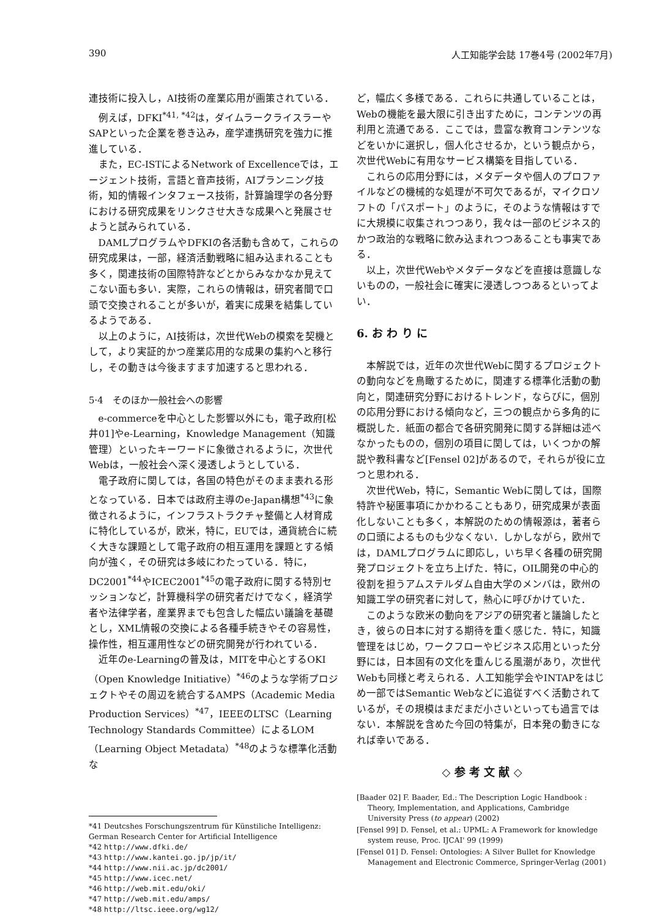390 人工知能学会誌 17巻4号 (2002年7月)
連技術に投入し，AI技術の産業応用が画策されている．
例えば，DFKI<sup>*41, *42</sup>は，ダイムラークライスラーやSAPといった企業を巻き込み，産学連携研究を強力に推進している．
また，EC-ISTによるNetwork of Excellenceでは，エージェント技術，言語と音声技術，AIプランニング技術，知的情報インタフェース技術，計算論理学の各分野における研究成果をリンクさせ大きな成果へと発展させようと試みられている．
DAMLプログラムやDFKIの各活動も含めて，これらの研究成果は，一部，経済活動戦略に組み込まれることも多く，関連技術の国際特許などとからみなかなか見えてこない面も多い．実際，これらの情報は，研究者間で口頭で交換されることが多いが，着実に成果を結集しているようである．
以上のように，AI技術は，次世代Webの模索を契機として，より実証的かつ産業応用的な成果の集約へと移行し，その動きは今後ますます加速すると思われる．
5·4　そのほか一般社会への影響
e-commerceを中心とした影響以外にも，電子政府[松井01]やe-Learning，Knowledge Management（知識管理）といったキーワードに象徴されるように，次世代Webは，一般社会へ深く浸透しようとしている．
電子政府に関しては，各国の特色がそのまま表れる形となっている．日本では政府主導のe-Japan構想<sup>*43</sup>に象徴されるように，インフラストラクチャ整備と人材育成に特化しているが，欧米，特に，EUでは，通貨統合に続く大きな課題として電子政府の相互運用を課題とする傾向が強く，その研究は多岐にわたっている．特に，DC2001<sup>*44</sup>やICEC2001<sup>*45</sup>の電子政府に関する特別セッションなど，計算機科学の研究者だけでなく，経済学者や法律学者，産業界までも包含した幅広い議論を基礎とし，XML情報の交換による各種手続きやその容易性，操作性，相互運用性などの研究開発が行われている．
近年のe-Learningの普及は，MITを中心とするOKI（Open Knowledge Initiative）<sup>*46</sup>のような学術プロジェクトやその周辺を統合するAMPS（Academic Media Production Services）<sup>*47</sup>，IEEEのLTSC（Learning Technology Standards Committee）によるLOM（Learning Object Metadata）<sup>*48</sup>のような標準化活動な
*41 Deutcshes Forschungszentrum für Künstiliche Intelligenz: German Research Center for Artificial Intelligence
*42 http://www.dfki.de/
*43 http://www.kantei.go.jp/jp/it/
*44 http://www.nii.ac.jp/dc2001/
*45 http://www.icec.net/
*46 http://web.mit.edu/oki/
*47 http://web.mit.edu/amps/
*48 http://ltsc.ieee.org/wg12/
ど，幅広く多様である．これらに共通していることは，Webの機能を最大限に引き出すために，コンテンツの再利用と流通である．ここでは，豊富な教育コンテンツなどをいかに選択し，個人化させるか，という観点から，次世代Webに有用なサービス構築を目指している．
これらの応用分野には，メタデータや個人のプロファイルなどの機械的な処理が不可欠であるが，マイクロソフトの「パスポート」のように，そのような情報はすでに大規模に収集されつつあり，我々は一部のビジネス的かつ政治的な戦略に飲み込まれつつあることも事実である．
以上，次世代Webやメタデータなどを直接は意識しないものの，一般社会に確実に浸透しつつあるといってよい．
6. お わ り に
本解説では，近年の次世代Webに関するプロジェクトの動向などを鳥瞰するために，関連する標準化活動の動向と，関連研究分野におけるトレンド，ならびに，個別の応用分野における傾向など，三つの観点から多角的に概説した．紙面の都合で各研究開発に関する詳細は述べなかったものの，個別の項目に関しては，いくつかの解説や教科書など[Fensel 02]があるので，それらが役に立つと思われる．
次世代Web，特に，Semantic Webに関しては，国際特許や秘匿事項にかかわることもあり，研究成果が表面化しないことも多く，本解説のための情報源は，著者らの口頭によるものも少なくない．しかしながら，欧州では，DAMLプログラムに即応し，いち早く各種の研究開発プロジェクトを立ち上げた．特に，OIL開発の中心的役割を担うアムステルダム自由大学のメンバは，欧州の知識工学の研究者に対して，熱心に呼びかけていた．
このような欧米の動向をアジアの研究者と議論したとき，彼らの日本に対する期待を重く感じた．特に，知識管理をはじめ，ワークフローやビジネス応用といった分野には，日本固有の文化を重んじる風潮があり，次世代Webも同様と考えられる．人工知能学会やINTAPをはじめ一部ではSemantic Webなどに追従すべく活動されているが，その規模はまだまだ小さいといっても過言ではない．本解説を含めた今回の特集が，日本発の動きになれば幸いである．
◇ 参 考 文 献 ◇
[Baader 02] F. Baader, Ed.: The Description Logic Handbook : Theory, Implementation, and Applications, Cambridge University Press (to appear) (2002)
[Fensel 99] D. Fensel, et al.: UPML: A Framework for knowledge system reuse, Proc. IJCAI' 99 (1999)
[Fensel 01] D. Fensel: Ontologies: A Silver Bullet for Knowledge Management and Electronic Commerce, Springer-Verlag (2001)